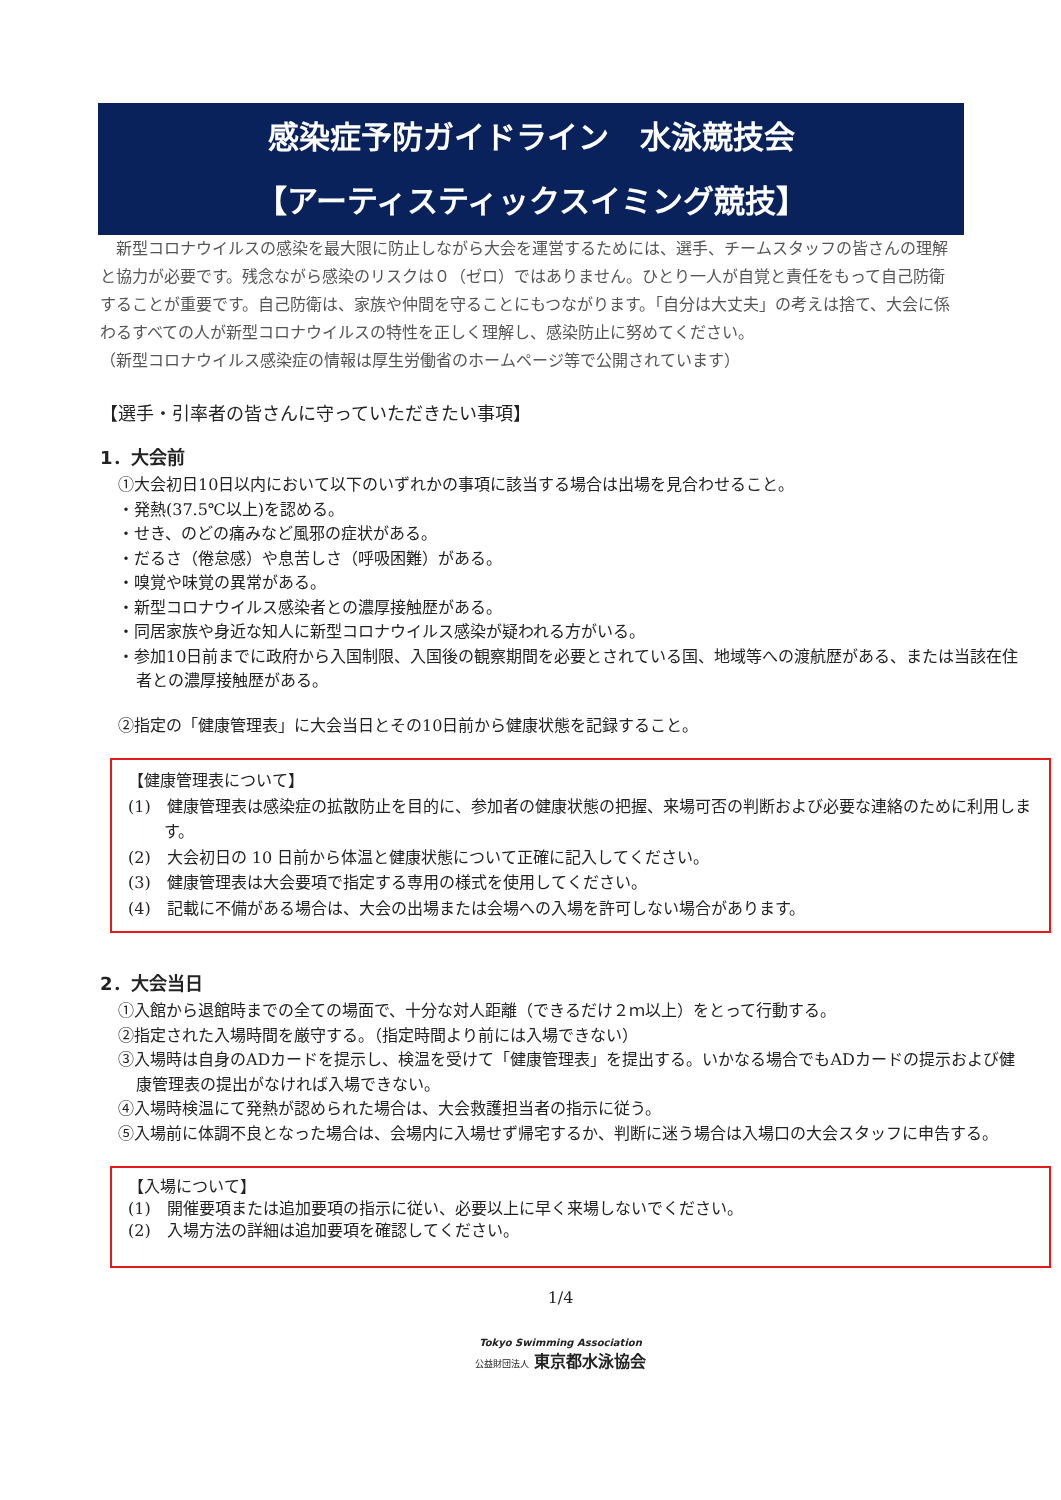感染症予防ガイドライン　水泳競技会
【アーティスティックスイミング競技】
　新型コロナウイルスの感染を最大限に防止しながら大会を運営するためには、選手、チームスタッフの皆さんの理解と協力が必要です。残念ながら感染のリスクは０（ゼロ）ではありません。ひとり一人が自覚と責任をもって自己防衛することが重要です。自己防衛は、家族や仲間を守ることにもつながります。「自分は大丈夫」の考えは捨て、大会に係わるすべての人が新型コロナウイルスの特性を正しく理解し、感染防止に努めてください。
（新型コロナウイルス感染症の情報は厚生労働省のホームページ等で公開されています）
【選手・引率者の皆さんに守っていただきたい事項】
1．大会前
①大会初日10日以内において以下のいずれかの事項に該当する場合は出場を見合わせること。
・発熱(37.5℃以上)を認める。
・せき、のどの痛みなど風邪の症状がある。
・だるさ（倦怠感）や息苦しさ（呼吸困難）がある。
・嗅覚や味覚の異常がある。
・新型コロナウイルス感染者との濃厚接触歴がある。
・同居家族や身近な知人に新型コロナウイルス感染が疑われる方がいる。
・参加10日前までに政府から入国制限、入国後の観察期間を必要とされている国、地域等への渡航歴がある、または当該在住者との濃厚接触歴がある。
②指定の「健康管理表」に大会当日とその10日前から健康状態を記録すること。
【健康管理表について】
(1)　健康管理表は感染症の拡散防止を目的に、参加者の健康状態の把握、来場可否の判断および必要な連絡のために利用します。
(2)　大会初日の 10 日前から体温と健康状態について正確に記入してください。
(3)　健康管理表は大会要項で指定する専用の様式を使用してください。
(4)　記載に不備がある場合は、大会の出場または会場への入場を許可しない場合があります。
2．大会当日
①入館から退館時までの全ての場面で、十分な対人距離（できるだけ２ｍ以上）をとって行動する。
②指定された入場時間を厳守する。（指定時間より前には入場できない）
③入場時は自身のADカードを提示し、検温を受けて「健康管理表」を提出する。いかなる場合でもADカードの提示および健康管理表の提出がなければ入場できない。
④入場時検温にて発熱が認められた場合は、大会救護担当者の指示に従う。
⑤入場前に体調不良となった場合は、会場内に入場せず帰宅するか、判断に迷う場合は入場口の大会スタッフに申告する。
【入場について】
(1)　開催要項または追加要項の指示に従い、必要以上に早く来場しないでください。
(2)　入場方法の詳細は追加要項を確認してください。
1/4
Tokyo Swimming Association
公益財団法人 東京都水泳協会